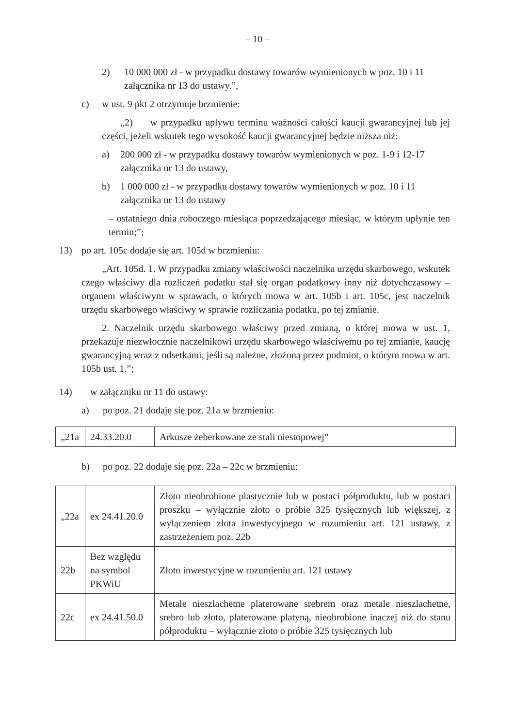– 10 –
2) 10 000 000 zł - w przypadku dostawy towarów wymienionych w poz. 10 i 11 załącznika nr 13 do ustawy.”,
c) w ust. 9 pkt 2 otrzymuje brzmienie:
„2) w przypadku upływu terminu ważności całości kaucji gwarancyjnej lub jej części, jeżeli wskutek tego wysokość kaucji gwarancyjnej będzie niższa niż:
a) 200 000 zł - w przypadku dostawy towarów wymienionych w poz. 1-9 i 12-17 załącznika nr 13 do ustawy,
b) 1 000 000 zł - w przypadku dostawy towarów wymienionych w poz. 10 i 11 załącznika nr 13 do ustawy
– ostatniego dnia roboczego miesiąca poprzedzającego miesiąc, w którym upłynie ten termin;”;
13) po art. 105c dodaje się art. 105d w brzmieniu:
„Art. 105d. 1. W przypadku zmiany właściwości naczelnika urzędu skarbowego, wskutek czego właściwy dla rozliczeń podatku stał się organ podatkowy inny niż dotychczasowy – organem właściwym w sprawach, o których mowa w art. 105b i art. 105c, jest naczelnik urzędu skarbowego właściwy w sprawie rozliczania podatku, po tej zmianie.
2. Naczelnik urzędu skarbowego właściwy przed zmianą, o której mowa w ust. 1, przekazuje niezwłocznie naczelnikowi urzędu skarbowego właściwemu po tej zmianie, kaucję gwarancyjną wraz z odsetkami, jeśli są należne, złożoną przez podmiot, o którym mowa w art. 105b ust. 1.”;
14) w załączniku nr 11 do ustawy:
a) po poz. 21 dodaje się poz. 21a w brzmieniu:
| „21a | 24.33.20.0 | Arkusze żeberkowane ze stali niestopowej” |
b) po poz. 22 dodaje się poz. 22a – 22c w brzmieniu:
| „22a | ex 24.41.20.0 | Złoto nieobrobione plastycznie lub w postaci półproduktu, lub w postaci proszku – wyłącznie złoto o próbie 325 tysięcznych lub większej, z wyłączeniem złota inwestycyjnego w rozumieniu art. 121 ustawy, z zastrzeżeniem poz. 22b |
| 22b | Bez względu na symbol PKWiU | Złoto inwestycyjne w rozumieniu art. 121 ustawy |
| 22c | ex 24.41.50.0 | Metale nieszlachetne platerowane srebrem oraz metale nieszlachetne, srebro lub złoto, platerowane platyną, nieobrobione inaczej niż do stanu półproduktu – wyłącznie złoto o próbie 325 tysięcznych lub |